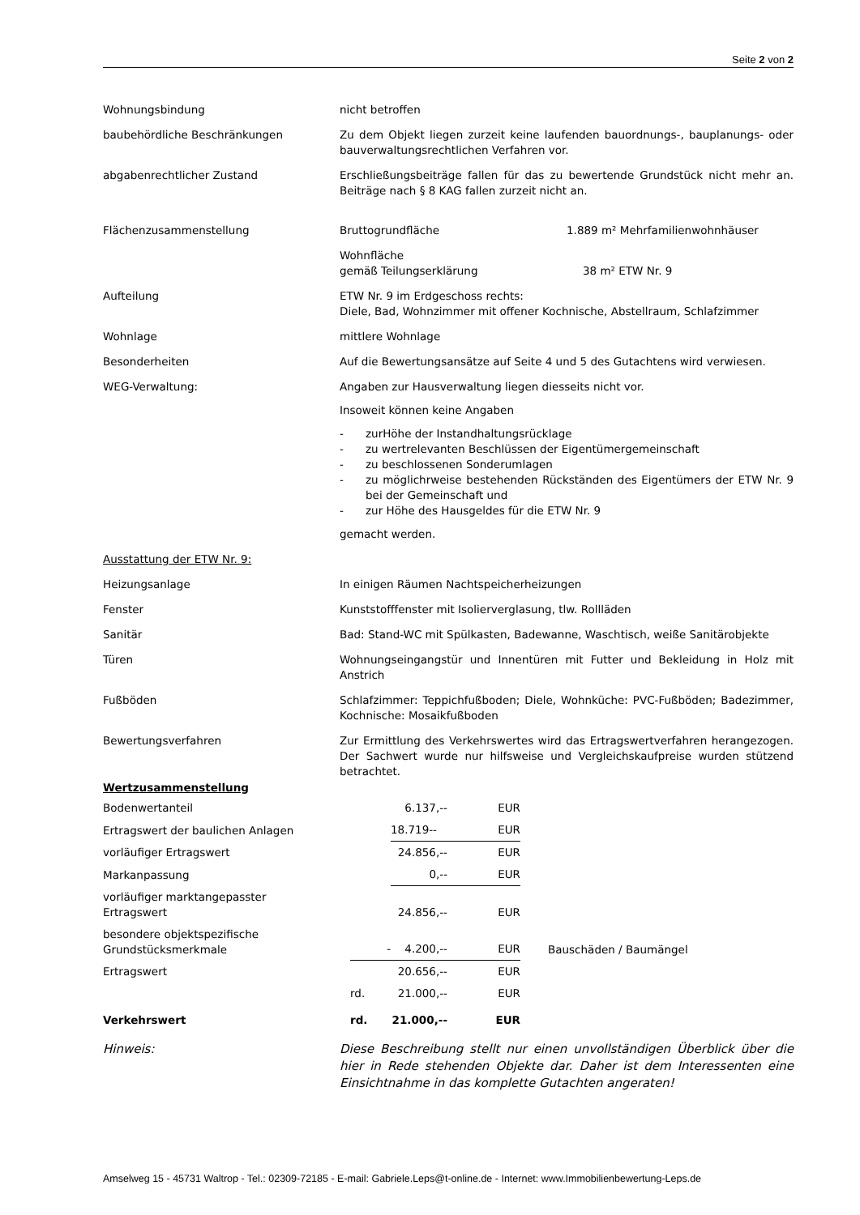Seite 2 von 2
Wohnungsbindung nicht betroffen
baubehördliche Beschränkungen Zu dem Objekt liegen zurzeit keine laufenden bauordnungs-, bauplanungs- oder bauverwaltungsrechtlichen Verfahren vor.
abgabenrechtlicher Zustand Erschließungsbeiträge fallen für das zu bewertende Grundstück nicht mehr an. Beiträge nach § 8 KAG fallen zurzeit nicht an.
Flächenzusammenstellung Bruttogrundfläche 1.889 m² Mehrfamilienwohnhäuser
Wohnfläche
gemäß Teilungserklärung 38 m² ETW Nr. 9
Aufteilung ETW Nr. 9 im Erdgeschoss rechts:
Diele, Bad, Wohnzimmer mit offener Kochnische, Abstellraum, Schlafzimmer
Wohnlage mittlere Wohnlage
Besonderheiten Auf die Bewertungsansätze auf Seite 4 und 5 des Gutachtens wird verwiesen.
WEG-Verwaltung: Angaben zur Hausverwaltung liegen diesseits nicht vor.
Insoweit können keine Angaben
- zurHöhe der Instandhaltungsrücklage
- zu wertrelevanten Beschlüssen der Eigentümergemeinschaft
- zu beschlossenen Sonderumlagen
- zu möglichrweise bestehenden Rückständen des Eigentümers der ETW Nr. 9 bei der Gemeinschaft und
- zur Höhe des Hausgeldes für die ETW Nr. 9
gemacht werden.
Ausstattung der ETW Nr. 9:
Heizungsanlage In einigen Räumen Nachtspeicherheizungen
Fenster Kunststofffenster mit Isolierverglasung, tlw. Rollläden
Sanitär Bad: Stand-WC mit Spülkasten, Badewanne, Waschtisch, weiße Sanitärobjekte
Türen Wohnungseingangstür und Innentüren mit Futter und Bekleidung in Holz mit Anstrich
Fußböden Schlafzimmer: Teppichfußboden; Diele, Wohnküche: PVC-Fußböden; Badezimmer, Kochnische: Mosaikfußboden
Bewertungsverfahren Zur Ermittlung des Verkehrswertes wird das Ertragswertverfahren herangezogen. Der Sachwert wurde nur hilfsweise und Vergleichskaufpreise wurden stützend betrachtet.
Wertzusammenstellung
| Bodenwertanteil | | 6.137,-- | EUR | |
| Ertragswert der baulichen Anlagen | | 18.719-- | EUR | |
| vorläufiger Ertragswert | | 24.856,-- | EUR | |
| Markanpassung | | 0,-- | EUR | |
| vorläufiger marktangepasster Ertragswert | | 24.856,-- | EUR | |
| besondere objektspezifische Grundstücksmerkmale | - | 4.200,-- | EUR | Bauschäden / Baumängel |
| Ertragswert | | 20.656,-- | EUR | |
| | rd. | 21.000,-- | EUR | |
| Verkehrswert | rd. | 21.000,-- | EUR | |
Hinweis: Diese Beschreibung stellt nur einen unvollständigen Überblick über die hier in Rede stehenden Objekte dar. Daher ist dem Interessenten eine Einsichtnahme in das komplette Gutachten angeraten!
Amselweg 15 - 45731 Waltrop - Tel.: 02309-72185 - E-mail: Gabriele.Leps@t-online.de - Internet: www.Immobilienbewertung-Leps.de